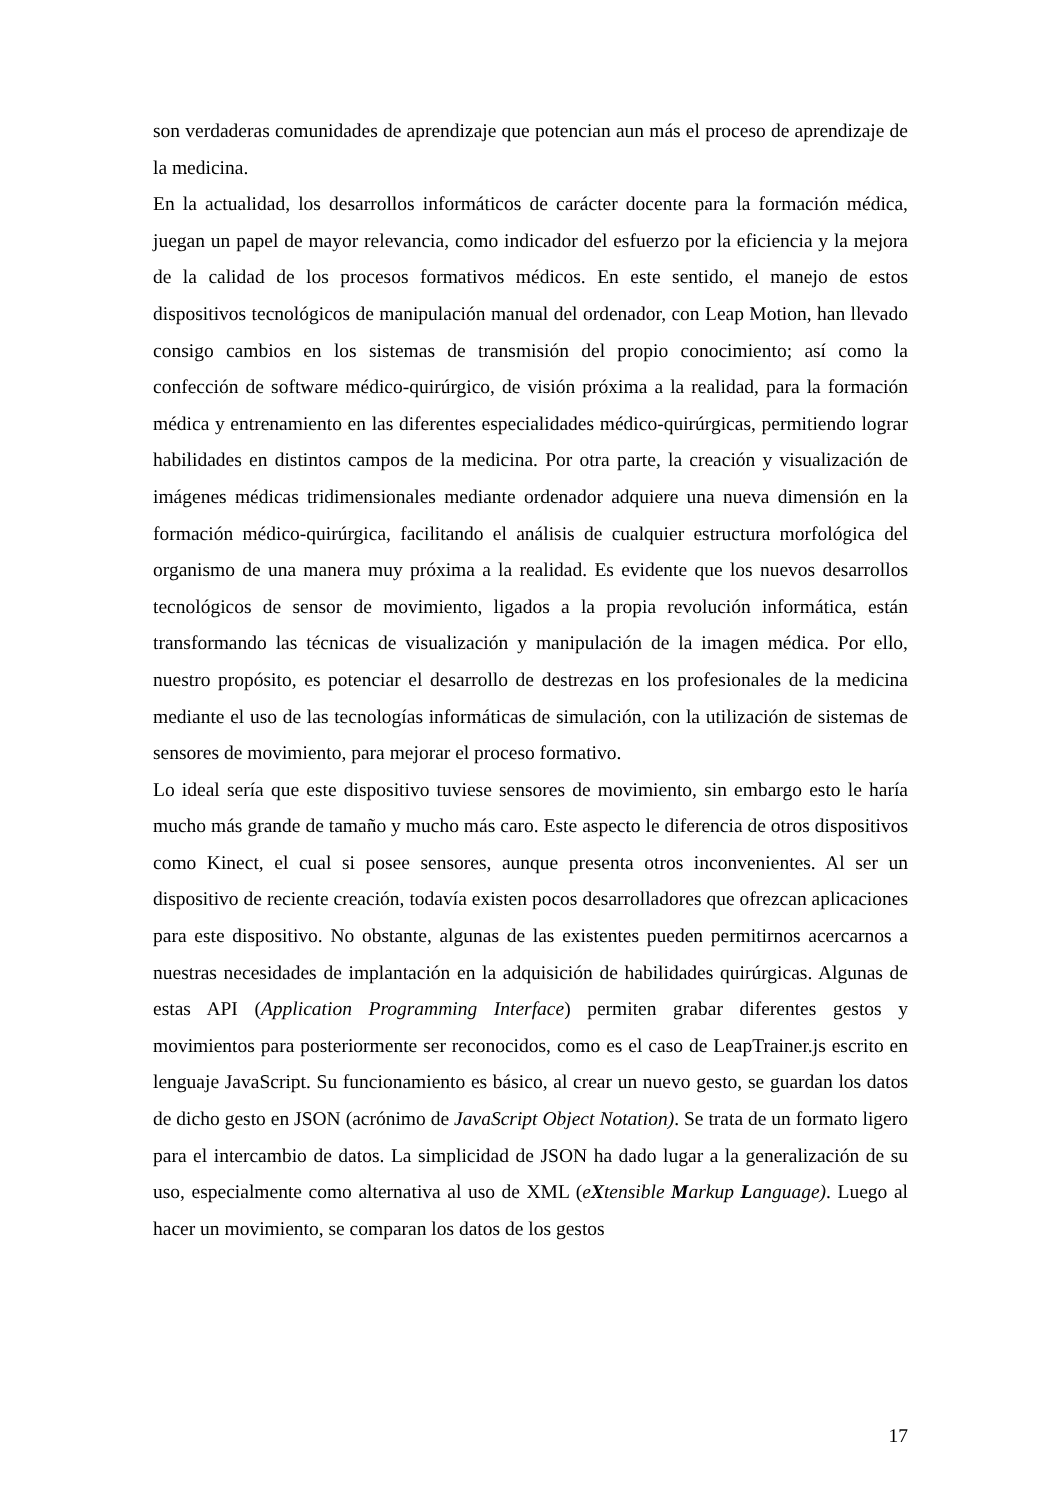son verdaderas comunidades de aprendizaje que potencian aun más el proceso de aprendizaje de la medicina.
En la actualidad, los desarrollos informáticos de carácter docente para la formación médica, juegan un papel de mayor relevancia, como indicador del esfuerzo por la eficiencia y la mejora de la calidad de los procesos formativos médicos. En este sentido, el manejo de estos dispositivos tecnológicos de manipulación manual del ordenador, con Leap Motion, han llevado consigo cambios en los sistemas de transmisión del propio conocimiento; así como la confección de software médico-quirúrgico, de visión próxima a la realidad, para la formación médica y entrenamiento en las diferentes especialidades médico-quirúrgicas, permitiendo lograr habilidades en distintos campos de la medicina. Por otra parte, la creación y visualización de imágenes médicas tridimensionales mediante ordenador adquiere una nueva dimensión en la formación médico-quirúrgica, facilitando el análisis de cualquier estructura morfológica del organismo de una manera muy próxima a la realidad. Es evidente que los nuevos desarrollos tecnológicos de sensor de movimiento, ligados a la propia revolución informática, están transformando las técnicas de visualización y manipulación de la imagen médica. Por ello, nuestro propósito, es potenciar el desarrollo de destrezas en los profesionales de la medicina mediante el uso de las tecnologías informáticas de simulación, con la utilización de sistemas de sensores de movimiento, para mejorar el proceso formativo.
Lo ideal sería que este dispositivo tuviese sensores de movimiento, sin embargo esto le haría mucho más grande de tamaño y mucho más caro. Este aspecto le diferencia de otros dispositivos como Kinect, el cual si posee sensores, aunque presenta otros inconvenientes. Al ser un dispositivo de reciente creación, todavía existen pocos desarrolladores que ofrezcan aplicaciones para este dispositivo. No obstante, algunas de las existentes pueden permitirnos acercarnos a nuestras necesidades de implantación en la adquisición de habilidades quirúrgicas. Algunas de estas API (Application Programming Interface) permiten grabar diferentes gestos y movimientos para posteriormente ser reconocidos, como es el caso de LeapTrainer.js escrito en lenguaje JavaScript. Su funcionamiento es básico, al crear un nuevo gesto, se guardan los datos de dicho gesto en JSON (acrónimo de JavaScript Object Notation). Se trata de un formato ligero para el intercambio de datos. La simplicidad de JSON ha dado lugar a la generalización de su uso, especialmente como alternativa al uso de XML (eXtensible Markup Language). Luego al hacer un movimiento, se comparan los datos de los gestos
17